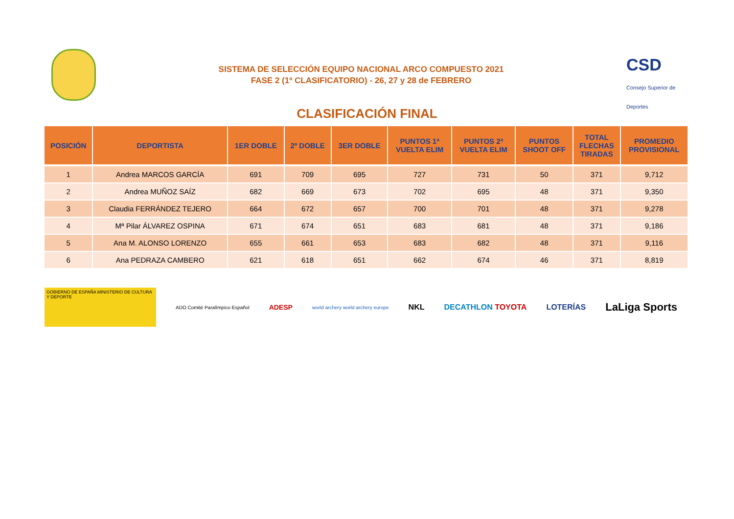SISTEMA DE SELECCIÓN EQUIPO NACIONAL ARCO COMPUESTO 2021
FASE 2 (1º CLASIFICATORIO) - 26, 27 y 28 de FEBRERO
CSD Consejo Superior de Deportes
CLASIFICACIÓN FINAL
| POSICIÓN | DEPORTISTA | 1ER DOBLE | 2º DOBLE | 3ER DOBLE | PUNTOS 1ª VUELTA ELIM | PUNTOS 2ª VUELTA ELIM | PUNTOS SHOOT OFF | TOTAL FLECHAS TIRADAS | PROMEDIO PROVISIONAL |
| --- | --- | --- | --- | --- | --- | --- | --- | --- | --- |
| 1 | Andrea MARCOS GARCÍA | 691 | 709 | 695 | 727 | 731 | 50 | 371 | 9,712 |
| 2 | Andrea MUÑOZ SAÍZ | 682 | 669 | 673 | 702 | 695 | 48 | 371 | 9,350 |
| 3 | Claudia FERRÁNDEZ TEJERO | 664 | 672 | 657 | 700 | 701 | 48 | 371 | 9,278 |
| 4 | Mª Pilar ÁLVAREZ OSPINA | 671 | 674 | 651 | 683 | 681 | 48 | 371 | 9,186 |
| 5 | Ana M. ALONSO LORENZO | 655 | 661 | 653 | 683 | 682 | 48 | 371 | 9,116 |
| 6 | Ana PEDRAZA CAMBERO | 621 | 618 | 651 | 662 | 674 | 46 | 371 | 8,819 |
GOBIERNO DE ESPAÑA MINISTERIO DE CULTURA Y DEPORTE
ADO Comité Paralímpico Español ADESP world archery world archery europe NKL DECATHLON TOYOTA LOTERÍAS LaLiga Sports